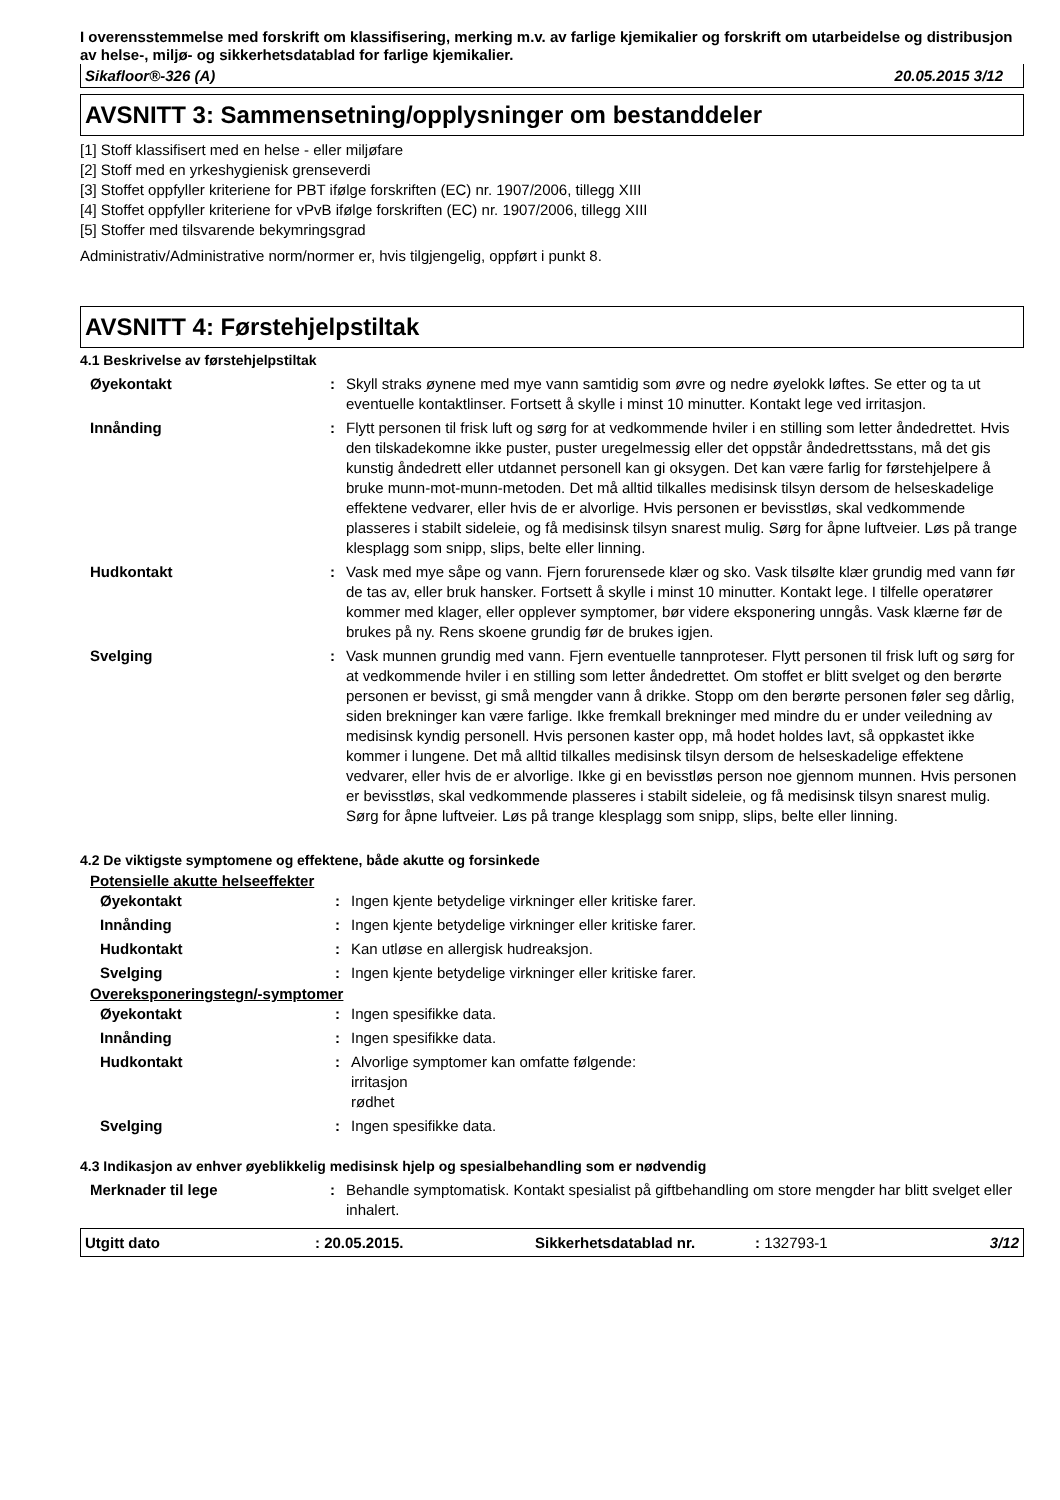I overensstemmelse med forskrift om klassifisering, merking m.v. av farlige kjemikalier og forskrift om utarbeidelse og distribusjon av helse-, miljø- og sikkerhetsdatablad for farlige kjemikalier.
Sikafloor®-326 (A) 20.05.2015 3/12
AVSNITT 3: Sammensetning/opplysninger om bestanddeler
[1] Stoff klassifisert med en helse - eller miljøfare
[2] Stoff med en yrkeshygienisk grenseverdi
[3] Stoffet oppfyller kriteriene for PBT ifølge forskriften (EC) nr. 1907/2006, tillegg XIII
[4] Stoffet oppfyller kriteriene for vPvB ifølge forskriften (EC) nr. 1907/2006, tillegg XIII
[5] Stoffer med tilsvarende bekymringsgrad
Administrativ/Administrative norm/normer er, hvis tilgjengelig, oppført i punkt 8.
AVSNITT 4: Førstehjelpstiltak
4.1 Beskrivelse av førstehjelpstiltak
| Øyekontakt | : | Skyll straks øynene med mye vann samtidig som øvre og nedre øyelokk løftes. Se etter og ta ut eventuelle kontaktlinser. Fortsett å skylle i minst 10 minutter. Kontakt lege ved irritasjon. |
| Innånding | : | Flytt personen til frisk luft og sørg for at vedkommende hviler i en stilling som letter åndedrettet. Hvis den tilskadekomne ikke puster, puster uregelmessig eller det oppstår åndedrettsstans, må det gis kunstig åndedrett eller utdannet personell kan gi oksygen. Det kan være farlig for førstehjelpere å bruke munn-mot-munn-metoden. Det må alltid tilkalles medisinsk tilsyn dersom de helseskadelige effektene vedvarer, eller hvis de er alvorlige. Hvis personen er bevisstløs, skal vedkommende plasseres i stabilt sideleie, og få medisinsk tilsyn snarest mulig. Sørg for åpne luftveier. Løs på trange klesplagg som snipp, slips, belte eller linning. |
| Hudkontakt | : | Vask med mye såpe og vann. Fjern forurensede klær og sko. Vask tilsølte klær grundig med vann før de tas av, eller bruk hansker. Fortsett å skylle i minst 10 minutter. Kontakt lege. I tilfelle operatører kommer med klager, eller opplever symptomer, bør videre eksponering unngås. Vask klærne før de brukes på ny. Rens skoene grundig før de brukes igjen. |
| Svelging | : | Vask munnen grundig med vann. Fjern eventuelle tannproteser. Flytt personen til frisk luft og sørg for at vedkommende hviler i en stilling som letter åndedrettet. Om stoffet er blitt svelget og den berørte personen er bevisst, gi små mengder vann å drikke. Stopp om den berørte personen føler seg dårlig, siden brekninger kan være farlige. Ikke fremkall brekninger med mindre du er under veiledning av medisinsk kyndig personell. Hvis personen kaster opp, må hodet holdes lavt, så oppkastet ikke kommer i lungene. Det må alltid tilkalles medisinsk tilsyn dersom de helseskadelige effektene vedvarer, eller hvis de er alvorlige. Ikke gi en bevisstløs person noe gjennom munnen. Hvis personen er bevisstløs, skal vedkommende plasseres i stabilt sideleie, og få medisinsk tilsyn snarest mulig. Sørg for åpne luftveier. Løs på trange klesplagg som snipp, slips, belte eller linning. |
4.2 De viktigste symptomene og effektene, både akutte og forsinkede
Potensielle akutte helseeffekter
| Øyekontakt | : | Ingen kjente betydelige virkninger eller kritiske farer. |
| Innånding | : | Ingen kjente betydelige virkninger eller kritiske farer. |
| Hudkontakt | : | Kan utløse en allergisk hudreaksjon. |
| Svelging | : | Ingen kjente betydelige virkninger eller kritiske farer. |
Overeksponeringstegn/-symptomer
| Øyekontakt | : | Ingen spesifikke data. |
| Innånding | : | Ingen spesifikke data. |
| Hudkontakt | : | Alvorlige symptomer kan omfatte følgende: irritasjon rødhet |
| Svelging | : | Ingen spesifikke data. |
4.3 Indikasjon av enhver øyeblikkelig medisinsk hjelp og spesialbehandling som er nødvendig
| Merknader til lege | : | Behandle symptomatisk. Kontakt spesialist på giftbehandling om store mengder har blitt svelget eller inhalert. |
Utgitt dato: 20.05.2015. Sikkerhetsdatablad nr.: 132793-1 3/12